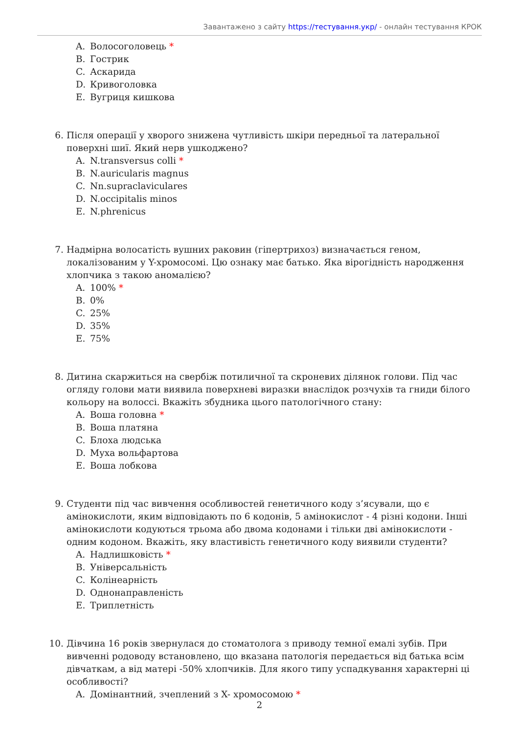Завантажено з сайту https://тестування.укр/ - онлайн тестування КРОК
A. Волосоголовець *
B. Гострик
C. Аскарида
D. Кривоголовка
E. Вугриця кишкова
6. Після операції у хворого знижена чутливість шкіри передньої та латеральної поверхні шиї. Який нерв ушкоджено?
A. N.transversus colli *
B. N.auricularis magnus
C. Nn.supraclaviculares
D. N.occipitalis minos
E. N.phrenicus
7. Надмірна волосатість вушних раковин (гіпертрихоз) визначається геном, локалізованим у Y-хромосомі. Цю ознаку має батько. Яка вірогідність народження хлопчика з такою аномалією?
A. 100% *
B. 0%
C. 25%
D. 35%
E. 75%
8. Дитина скаржиться на свербіж потиличної та скроневих ділянок голови. Під час огляду голови мати виявила поверхневі виразки внаслідок розчухів та гниди білого кольору на волоссі. Вкажіть збудника цього патологічного стану:
A. Воша головна *
B. Воша платяна
C. Блоха людська
D. Муха вольфартова
E. Воша лобкова
9. Студенти під час вивчення особливостей генетичного коду з’ясували, що є амінокислоти, яким відповідають по 6 кодонів, 5 амінокислот - 4 різні кодони. Інші амінокислоти кодуються трьома або двома кодонами і тільки дві амінокислоти - одним кодоном. Вкажіть, яку властивість генетичного коду виявили студенти?
A. Надлишковість *
B. Універсальність
C. Колінеарність
D. Однонаправленість
E. Триплетність
10. Дівчина 16 років звернулася до стоматолога з приводу темної емалі зубів. При вивченні родоводу встановлено, що вказана патологія передається від батька всім дівчаткам, а від матері -50% хлопчиків. Для якого типу успадкування характерні ці особливості?
A. Домінантний, зчеплений з X- хромосомою *
2